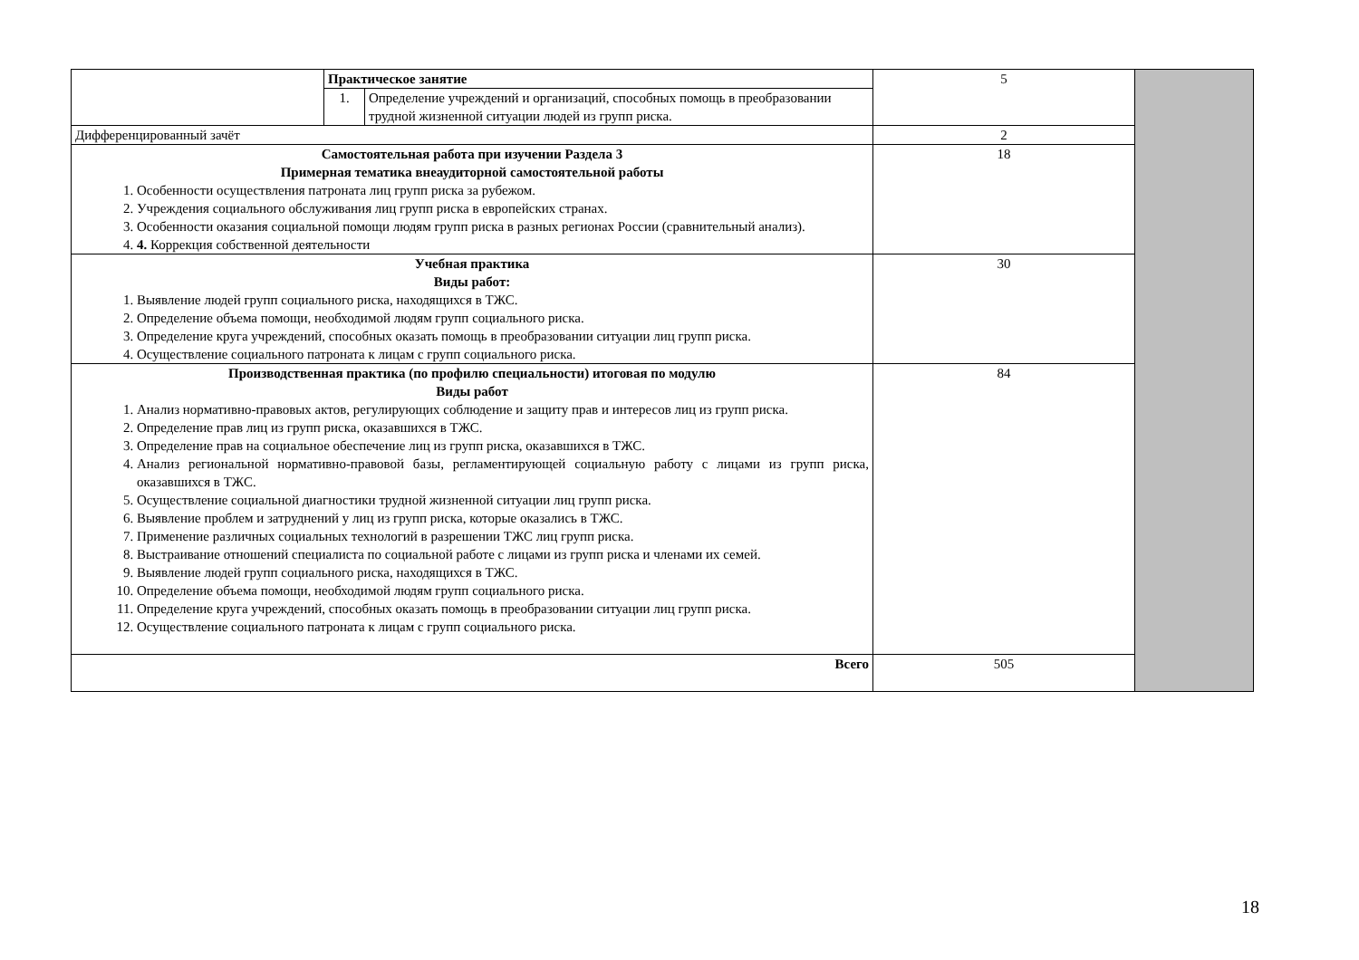| | Практическое занятие | | 5 | |
| | 1. | Определение учреждений и организаций, способных помощь в преобразовании трудной жизненной ситуации людей из групп риска. | | |
| Дифференцированный зачёт | | | 2 | |
| Самостоятельная работа при изучении Раздела 3 Примерная тематика внеаудиторной самостоятельной работы 1. Особенности осуществления патроната лиц групп риска за рубежом. 2. Учреждения социального обслуживания лиц групп риска в европейских странах. 3. Особенности оказания социальной помощи людям групп риска в разных регионах России (сравнительный анализ). 4. 4. Коррекция собственной деятельности | | | 18 | |
| Учебная практика Виды работ: 1. Выявление людей групп социального риска, находящихся в ТЖС. 2. Определение объема помощи, необходимой людям групп социального риска. 3. Определение круга учреждений, способных оказать помощь в преобразовании ситуации лиц групп риска. 4. Осуществление социального патроната к лицам с групп социального риска. | | | 30 | |
| Производственная практика (по профилю специальности) итоговая по модулю Виды работ 1. Анализ нормативно-правовых актов, регулирующих соблюдение и защиту прав и интересов лиц из групп риска. 2. Определение прав лиц из групп риска, оказавшихся в ТЖС. 3. Определение прав на социальное обеспечение лиц из групп риска, оказавшихся в ТЖС. 4. Анализ региональной нормативно-правовой базы, регламентирующей социальную работу с лицами из групп риска, оказавшихся в ТЖС. 5. Осуществление социальной диагностики трудной жизненной ситуации лиц групп риска. 6. Выявление проблем и затруднений у лиц из групп риска, которые оказались в ТЖС. 7. Применение различных социальных технологий в разрешении ТЖС лиц групп риска. 8. Выстраивание отношений специалиста по социальной работе с лицами из групп риска и членами их семей. 9. Выявление людей групп социального риска, находящихся в ТЖС. 10. Определение объема помощи, необходимой людям групп социального риска. 11. Определение круга учреждений, способных оказать помощь в преобразовании ситуации лиц групп риска. 12. Осуществление социального патроната к лицам с групп социального риска. | | | 84 | |
| Всего | | | 505 | |
18